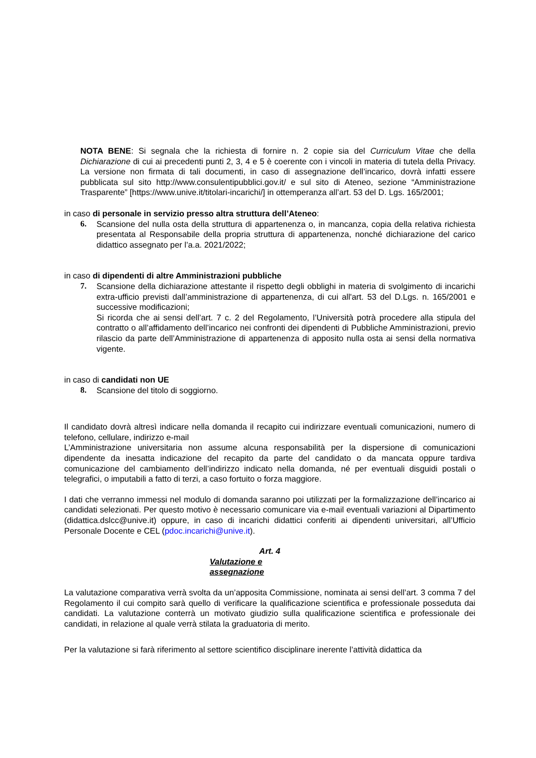NOTA BENE: Si segnala che la richiesta di fornire n. 2 copie sia del Curriculum Vitae che della Dichiarazione di cui ai precedenti punti 2, 3, 4 e 5 è coerente con i vincoli in materia di tutela della Privacy. La versione non firmata di tali documenti, in caso di assegnazione dell’incarico, dovrà infatti essere pubblicata sul sito http://www.consulentipubblici.gov.it/ e sul sito di Ateneo, sezione “Amministrazione Trasparente” [https://www.unive.it/titolari-incarichi/] in ottemperanza all’art. 53 del D. Lgs. 165/2001;
in caso di personale in servizio presso altra struttura dell’Ateneo:
6. Scansione del nulla osta della struttura di appartenenza o, in mancanza, copia della relativa richiesta presentata al Responsabile della propria struttura di appartenenza, nonché dichiarazione del carico didattico assegnato per l’a.a. 2021/2022;
in caso di dipendenti di altre Amministrazioni pubbliche
7. Scansione della dichiarazione attestante il rispetto degli obblighi in materia di svolgimento di incarichi extra-ufficio previsti dall’amministrazione di appartenenza, di cui all'art. 53 del D.Lgs. n. 165/2001 e successive modificazioni;
Si ricorda che ai sensi dell’art. 7 c. 2 del Regolamento, l’Università potrà procedere alla stipula del contratto o all’affidamento dell’incarico nei confronti dei dipendenti di Pubbliche Amministrazioni, previo rilascio da parte dell’Amministrazione di appartenenza di apposito nulla osta ai sensi della normativa vigente.
in caso di candidati non UE
8. Scansione del titolo di soggiorno.
Il candidato dovrà altresì indicare nella domanda il recapito cui indirizzare eventuali comunicazioni, numero di telefono, cellulare, indirizzo e-mail
L’Amministrazione universitaria non assume alcuna responsabilità per la dispersione di comunicazioni dipendente da inesatta indicazione del recapito da parte del candidato o da mancata oppure tardiva comunicazione del cambiamento dell’indirizzo indicato nella domanda, né per eventuali disguidi postali o telegrafici, o imputabili a fatto di terzi, a caso fortuito o forza maggiore.
I dati che verranno immessi nel modulo di domanda saranno poi utilizzati per la formalizzazione dell’incarico ai candidati selezionati. Per questo motivo è necessario comunicare via e-mail eventuali variazioni al Dipartimento (didattica.dslcc@unive.it) oppure, in caso di incarichi didattici conferiti ai dipendenti universitari, all’Ufficio Personale Docente e CEL (pdoc.incarichi@unive.it).
Art. 4
Valutazione e assegnazione
La valutazione comparativa verrà svolta da un’apposita Commissione, nominata ai sensi dell’art. 3 comma 7 del Regolamento il cui compito sarà quello di verificare la qualificazione scientifica e professionale posseduta dai candidati. La valutazione conterrà un motivato giudizio sulla qualificazione scientifica e professionale dei candidati, in relazione al quale verrà stilata la graduatoria di merito.
Per la valutazione si farà riferimento al settore scientifico disciplinare inerente l’attività didattica da